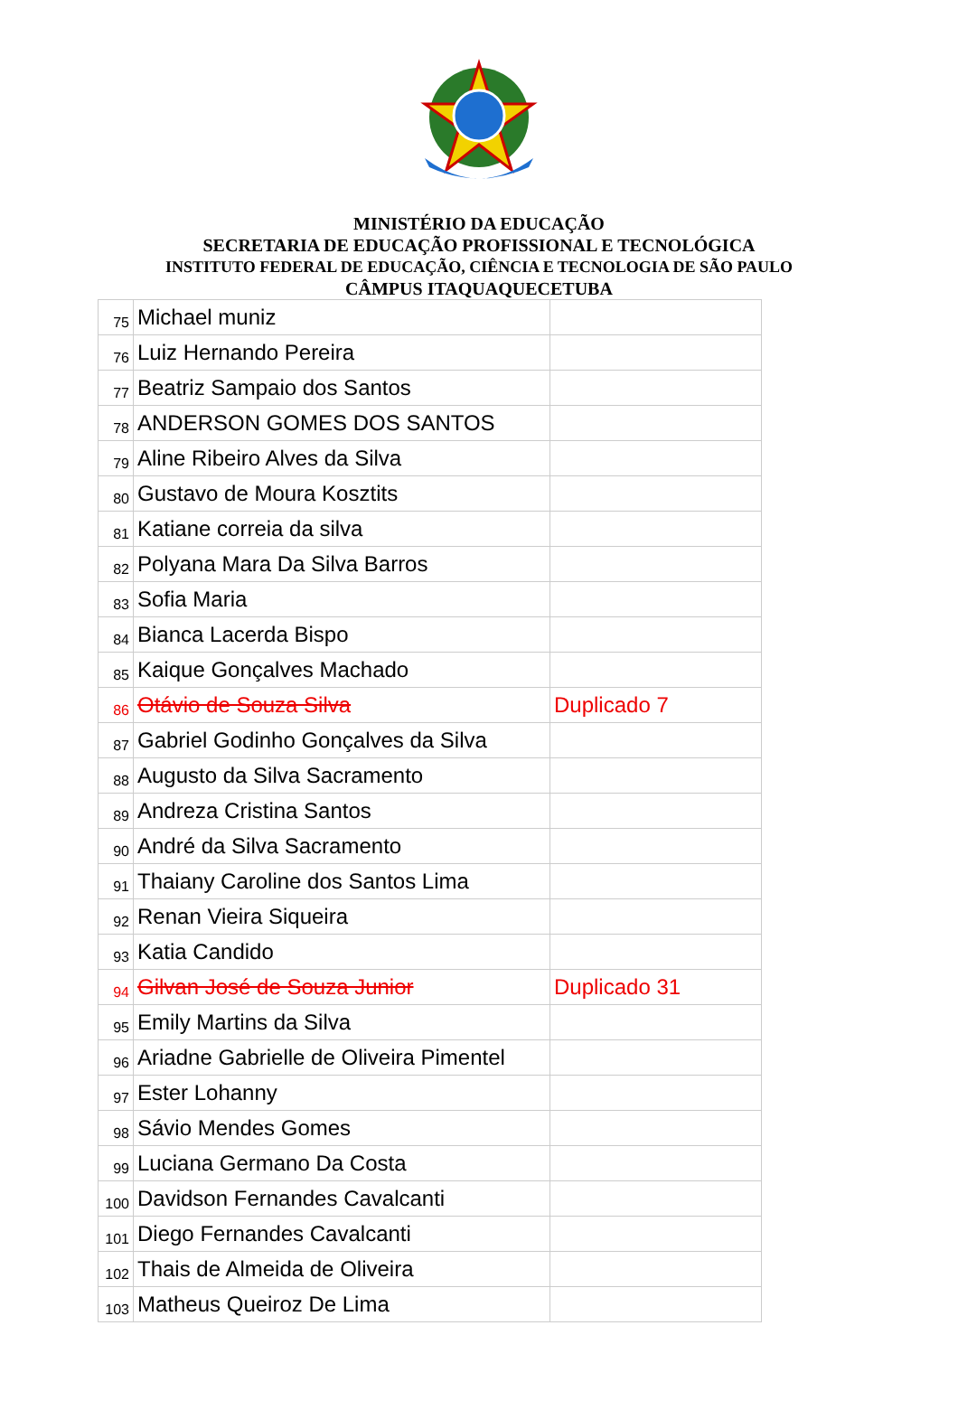MINISTÉRIO DA EDUCAÇÃO
SECRETARIA DE EDUCAÇÃO PROFISSIONAL E TECNOLÓGICA
INSTITUTO FEDERAL DE EDUCAÇÃO, CIÊNCIA E TECNOLOGIA DE SÃO PAULO
CÂMPUS ITAQUAQUECETUBA
| 75 | Michael muniz | |
| 76 | Luiz Hernando Pereira | |
| 77 | Beatriz Sampaio dos Santos | |
| 78 | ANDERSON GOMES DOS SANTOS | |
| 79 | Aline Ribeiro Alves da Silva | |
| 80 | Gustavo de Moura Kosztits | |
| 81 | Katiane correia da silva | |
| 82 | Polyana Mara Da Silva Barros | |
| 83 | Sofia Maria | |
| 84 | Bianca Lacerda Bispo | |
| 85 | Kaique Gonçalves Machado | |
| 86 | Otávio de Souza Silva | Duplicado 7 |
| 87 | Gabriel Godinho Gonçalves da Silva | |
| 88 | Augusto da Silva Sacramento | |
| 89 | Andreza Cristina Santos | |
| 90 | André da Silva Sacramento | |
| 91 | Thaiany Caroline dos Santos Lima | |
| 92 | Renan Vieira Siqueira | |
| 93 | Katia Candido | |
| 94 | Gilvan José de Souza Junior | Duplicado 31 |
| 95 | Emily Martins da Silva | |
| 96 | Ariadne Gabrielle de Oliveira Pimentel | |
| 97 | Ester Lohanny | |
| 98 | Sávio Mendes Gomes | |
| 99 | Luciana Germano Da Costa | |
| 100 | Davidson Fernandes Cavalcanti | |
| 101 | Diego Fernandes Cavalcanti | |
| 102 | Thais de Almeida de Oliveira | |
| 103 | Matheus Queiroz De Lima | |